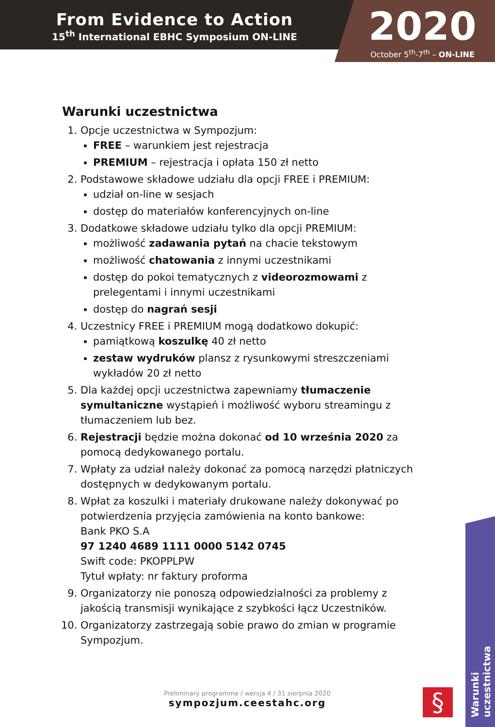From Evidence to Action
15<sup>th</sup> International EBHC Symposium ON-LINE
2020
October 5<sup>th</sup>-7<sup>th</sup> – ON-LINE
Warunki uczestnictwa
1. Opcje uczestnictwa w Sympozjum:
FREE – warunkiem jest rejestracja
PREMIUM – rejestracja i opłata 150 zł netto
2. Podstawowe składowe udziału dla opcji FREE i PREMIUM:
udział on-line w sesjach
dostęp do materiałów konferencyjnych on-line
3. Dodatkowe składowe udziału tylko dla opcji PREMIUM:
możliwość zadawania pytań na chacie tekstowym
możliwość chatowania z innymi uczestnikami
dostęp do pokoi tematycznych z videorozmowami z prelegentami i innymi uczestnikami
dostęp do nagrań sesji
4. Uczestnicy FREE i PREMIUM mogą dodatkowo dokupić:
pamiątkową koszulkę 40 zł netto
zestaw wydruków plansz z rysunkowymi streszczeniami wykładów 20 zł netto
5. Dla każdej opcji uczestnictwa zapewniamy tłumaczenie symultaniczne wystąpień i możliwość wyboru streamingu z tłumaczeniem lub bez.
6. Rejestracji będzie można dokonać od 10 września 2020 za pomocą dedykowanego portalu.
7. Wpłaty za udział należy dokonać za pomocą narzędzi płatniczych dostępnych w dedykowanym portalu.
8. Wpłat za koszulki i materiały drukowane należy dokonywać po potwierdzenia przyjęcia zamówienia na konto bankowe:
Bank PKO S.A
97 1240 4689 1111 0000 5142 0745
Swift code: PKOPPLPW
Tytuł wpłaty: nr faktury proforma
9. Organizatorzy nie ponoszą odpowiedzialności za problemy z jakością transmisji wynikające z szybkości łącz Uczestników.
10. Organizatorzy zastrzegają sobie prawo do zmian w programie Sympozjum.
Warunki uczestnictwa
Preliminary programme / wersja 4 / 31 sierpnia 2020
sympozjum.ceestahc.org
§